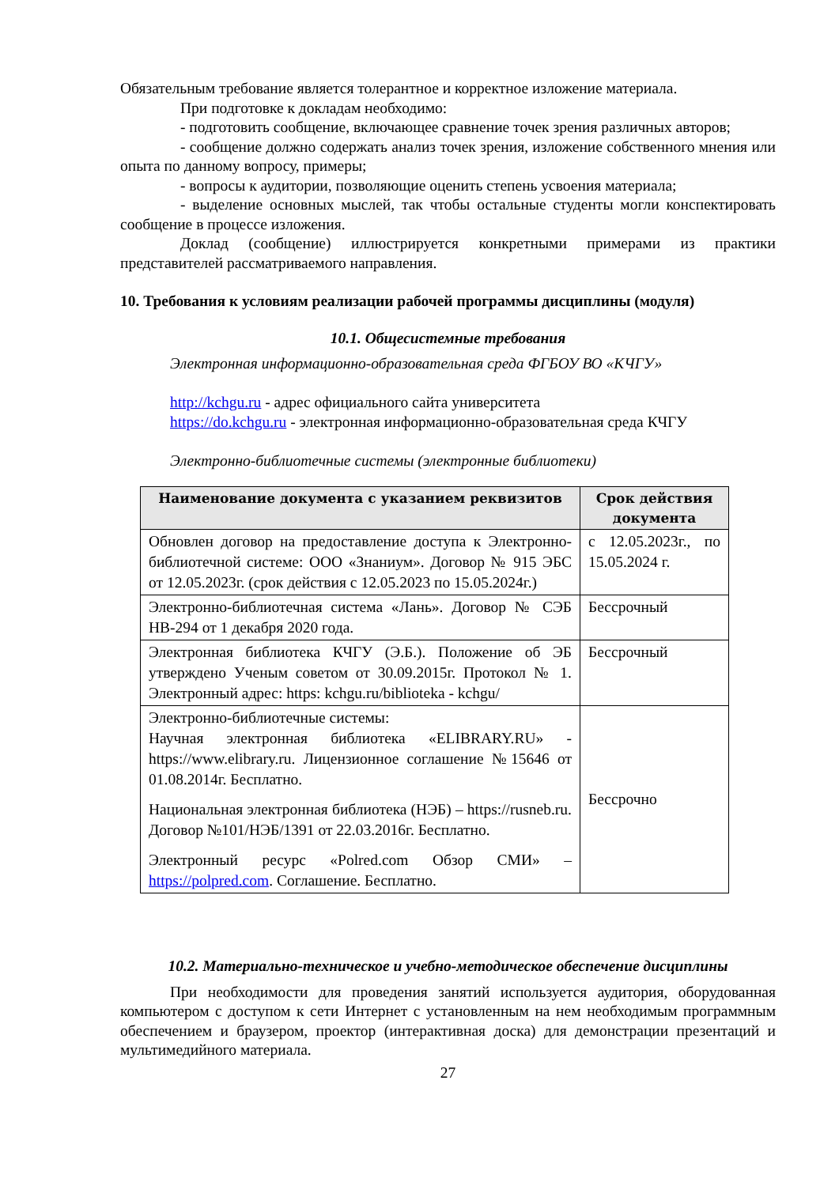Обязательным требование является толерантное и корректное изложение материала.
При подготовке к докладам необходимо:
- подготовить сообщение, включающее сравнение точек зрения различных авторов;
- сообщение должно содержать анализ точек зрения, изложение собственного мнения или опыта по данному вопросу, примеры;
- вопросы к аудитории, позволяющие оценить степень усвоения материала;
- выделение основных мыслей, так чтобы остальные студенты могли конспектировать сообщение в процессе изложения.
Доклад (сообщение) иллюстрируется конкретными примерами из практики представителей рассматриваемого направления.
10. Требования к условиям реализации рабочей программы дисциплины (модуля)
10.1. Общесистемные требования
Электронная информационно-образовательная среда ФГБОУ ВО «КЧГУ»
http://kchgu.ru - адрес официального сайта университета
https://do.kchgu.ru - электронная информационно-образовательная среда КЧГУ
Электронно-библиотечные системы (электронные библиотеки)
| Наименование документа с указанием реквизитов | Срок действия документа |
| --- | --- |
| Обновлен договор на предоставление доступа к Электронно-библиотечной системе: ООО «Знаниум». Договор № 915 ЭБС от 12.05.2023г. (срок действия с 12.05.2023 по 15.05.2024г.) | с 12.05.2023г., по 15.05.2024 г. |
| Электронно-библиотечная система «Лань». Договор № СЭБ НВ-294 от 1 декабря 2020 года. | Бессрочный |
| Электронная библиотека КЧГУ (Э.Б.). Положение об ЭБ утверждено Ученым советом от 30.09.2015г. Протокол № 1. Электронный адрес: https: kchgu.ru/biblioteka - kchgu/ | Бессрочный |
| Электронно-библиотечные системы: Научная электронная библиотека «ELIBRARY.RU» - https://www.elibrary.ru. Лицензионное соглашение №15646 от 01.08.2014г. Бесплатно. Национальная электронная библиотека (НЭБ) – https://rusneb.ru. Договор №101/НЭБ/1391 от 22.03.2016г. Бесплатно. Электронный ресурс «Polred.com Обзор СМИ» – https://polpred.com . Соглашение. Бесплатно. | Бессрочно |
10.2. Материально-техническое и учебно-методическое обеспечение дисциплины
При необходимости для проведения занятий используется аудитория, оборудованная компьютером с доступом к сети Интернет с установленным на нем необходимым программным обеспечением и браузером, проектор (интерактивная доска) для демонстрации презентаций и мультимедийного материала.
27